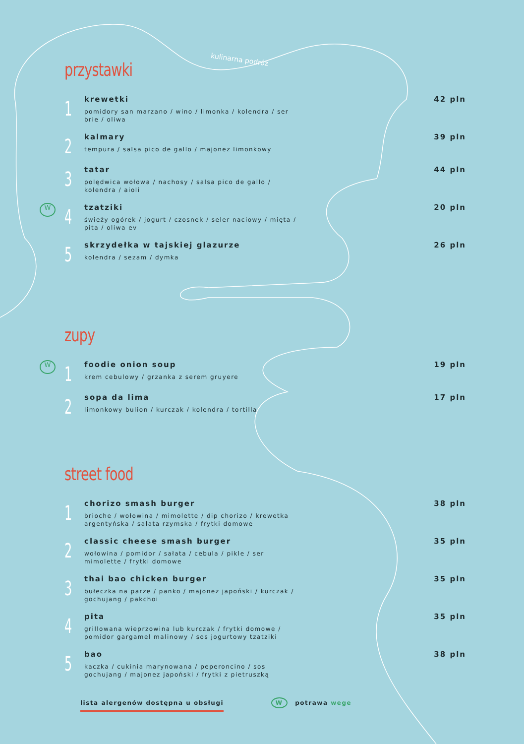kulinarna podróż
przystawki
1
krewetki
pomidory san marzano / wino / limonka / kolendra / ser brie / oliwa
42 pln
2
kalmary
tempura / salsa pico de gallo / majonez limonkowy
39 pln
3
tatar
polędwica wołowa / nachosy / salsa pico de gallo / kolendra / aioli
44 pln
W
4
tzatziki
świeży ogórek / jogurt / czosnek / seler naciowy / mięta / pita / oliwa ev
20 pln
5
skrzydełka w tajskiej glazurze
kolendra / sezam / dymka
26 pln
zupy
W
1
foodie onion soup
krem cebulowy / grzanka z serem gruyere
19 pln
2
sopa da lima
limonkowy bulion / kurczak / kolendra / tortilla
17 pln
street food
1
chorizo smash burger
brioche / wołowina / mimolette / dip chorizo / krewetka argentyńska / sałata rzymska / frytki domowe
38 pln
2
classic cheese smash burger
wołowina / pomidor / sałata / cebula / pikle / ser mimolette / frytki domowe
35 pln
3
thai bao chicken burger
bułeczka na parze / panko / majonez japoński / kurczak / gochujang / pakchoi
35 pln
4
pita
grillowana wieprzowina lub kurczak / frytki domowe / pomidor gargamel malinowy / sos jogurtowy tzatziki
35 pln
5
bao
kaczka / cukinia marynowana / peperoncino / sos gochujang / majonez japoński / frytki z pietruszką
38 pln
lista alergenów dostępna u obsługi W potrawa wege